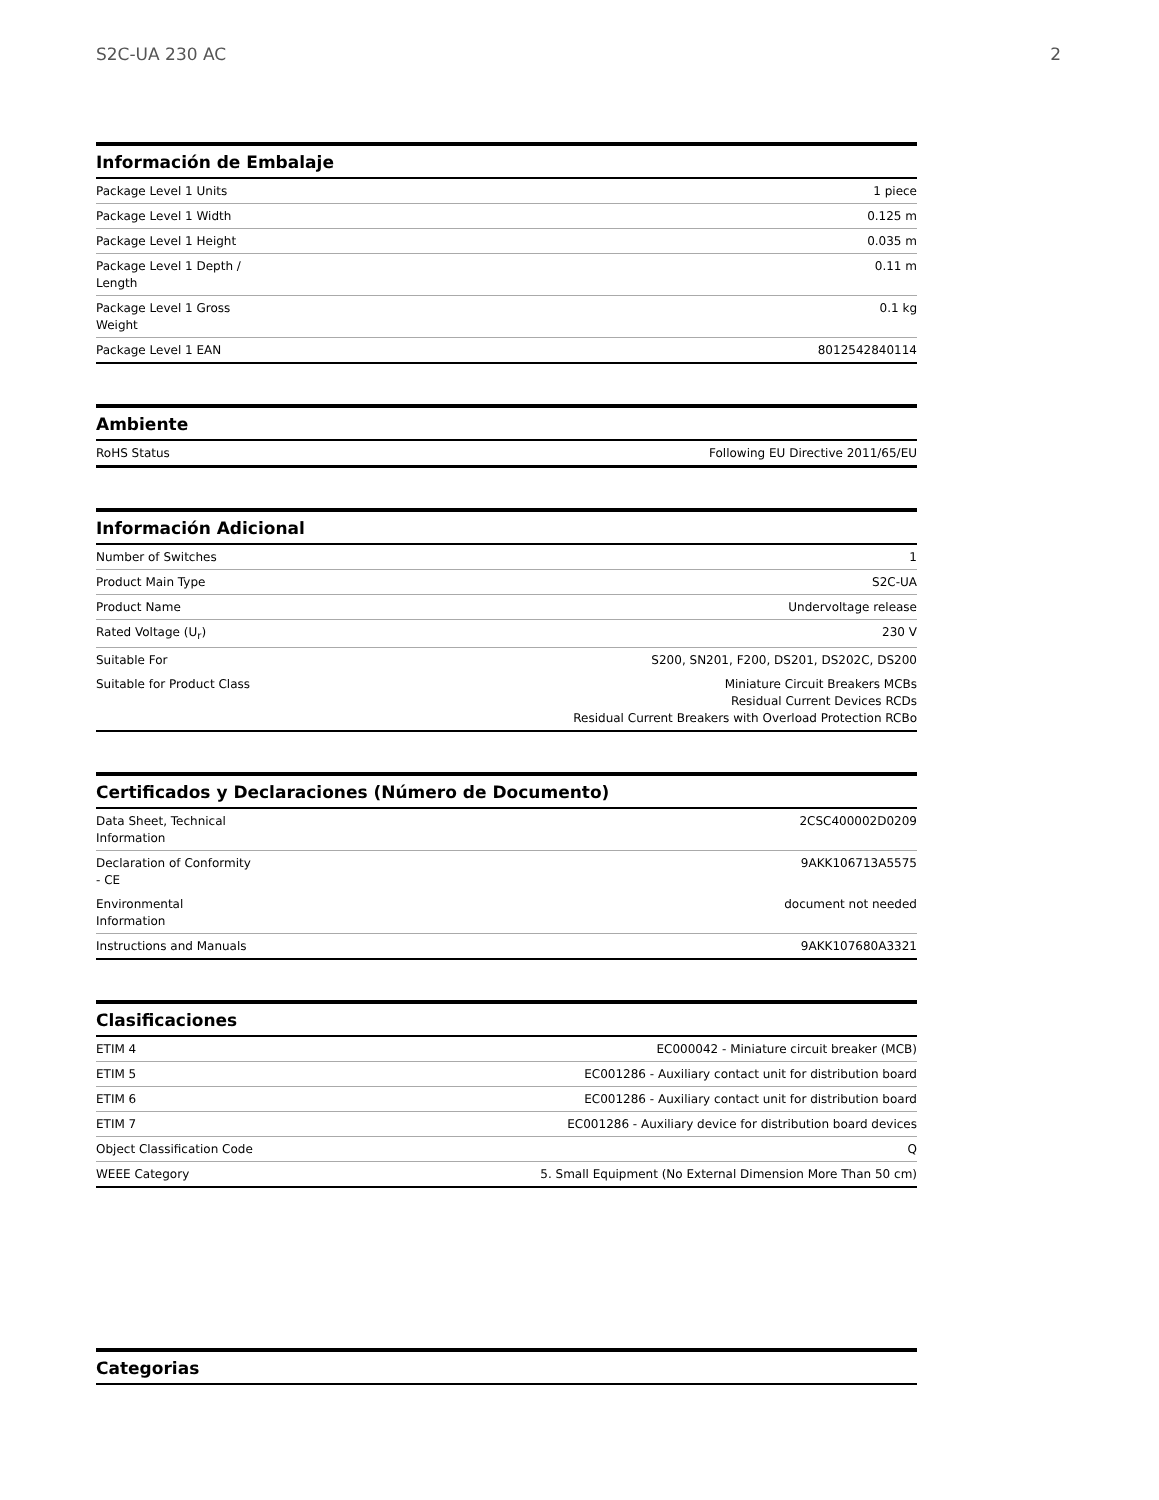S2C-UA 230 AC 2
Información de Embalaje
| Package Level 1 Units | 1 piece |
| Package Level 1 Width | 0.125 m |
| Package Level 1 Height | 0.035 m |
| Package Level 1 Depth / Length | 0.11 m |
| Package Level 1 Gross Weight | 0.1 kg |
| Package Level 1 EAN | 8012542840114 |
Ambiente
| RoHS Status | Following EU Directive 2011/65/EU |
Información Adicional
| Number of Switches | 1 |
| Product Main Type | S2C-UA |
| Product Name | Undervoltage release |
| Rated Voltage (U<sub>r</sub>) | 230 V |
| Suitable For | S200, SN201, F200, DS201, DS202C, DS200 |
| Suitable for Product Class | Miniature Circuit Breakers MCBs Residual Current Devices RCDs Residual Current Breakers with Overload Protection RCBo |
Certificados y Declaraciones (Número de Documento)
| Data Sheet, Technical Information | 2CSC400002D0209 |
| Declaration of Conformity - CE | 9AKK106713A5575 |
| Environmental Information | document not needed |
| Instructions and Manuals | 9AKK107680A3321 |
Clasificaciones
| ETIM 4 | EC000042 - Miniature circuit breaker (MCB) |
| ETIM 5 | EC001286 - Auxiliary contact unit for distribution board |
| ETIM 6 | EC001286 - Auxiliary contact unit for distribution board |
| ETIM 7 | EC001286 - Auxiliary device for distribution board devices |
| Object Classification Code | Q |
| WEEE Category | 5. Small Equipment (No External Dimension More Than 50 cm) |
Categorias